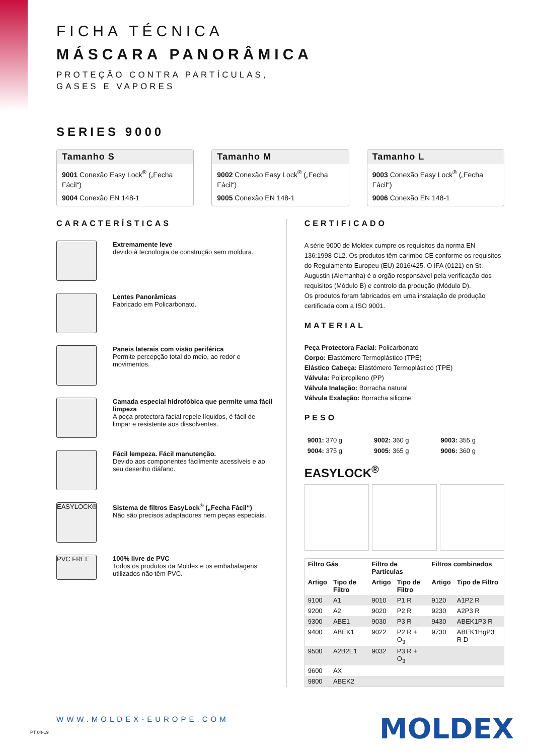FICHA TÉCNICA
MÁSCARA PANORÂMICA
PROTEÇÃO CONTRA PARTÍCULAS,
GASES E VAPORES
SERIES 9000
Tamanho S
9001 Conexão Easy Lock<sup>®</sup> („Fecha Fácil“)
9004 Conexão EN 148-1
Tamanho M
9002 Conexão Easy Lock<sup>®</sup> („Fecha Fácil“)
9005 Conexão EN 148-1
Tamanho L
9003 Conexão Easy Lock<sup>®</sup> („Fecha Fácil“)
9006 Conexão EN 148-1
CARACTERÍSTICAS
Extremamente leve
devido à tecnologia de construção sem moldura.
Lentes Panorâmicas
Fabricado em Policarbonato.
Paneis laterais com visão periférica
Permite percepção total do meio, ao redor e movimentos.
Camada especial hidrofóbica que permite uma fácil limpeza
A peça protectora facial repele líquidos, é fácil de limpar e resistente aos dissolventes.
Fácil lempeza. Fácil manutenção.
Devido aos componentes fàcilmente acessíveis e ao seu desenho diáfano.
EASYLOCK®
Sistema de filtros EasyLock<sup>®</sup> („Fecha Fácil“)
Não são precisos adaptadores nem peças especiais.
PVC FREE
100% livre de PVC
Todos os produtos da Moldex e os embabalagens utilizados não têm PVC.
CERTIFICADO
A série 9000 de Moldex cumpre os requisitos da norma EN 136:1998 CL2. Os produtos têm carimbo CE conforme os requisitos do Regulamento Europeu (EU) 2016/425. O IFA (0121) en St. Augustin (Alemanha) é o orgão responsável pela verificação dos requisitos (Módulo B) e controlo da produção (Módulo D).
Os produtos foram fabricados em uma instalação de produção certificada com a ISO 9001.
MATERIAL
Peça Protectora Facial: Policarbonato
Corpo: Elastómero Termoplástico (TPE)
Elástico Cabeça: Elastómero Termoplástico (TPE)
Válvula: Polipropileno (PP)
Válvula Inalação: Borracha natural
Válvula Exalação: Borracha silicone
PESO
| 9001: 370 g | 9002: 360 g | 9003: 355 g |
| 9004: 375 g | 9005: 365 g | 9006: 360 g |
EASYLOCK<sup>®</sup>
| Filtro Gás | | Filtro de Partículas | | Filtros combinados | |
| --- | --- | --- | --- | --- | --- |
| Artigo | Tipo de Filtro | Artigo | Tipo de Filtro | Artigo | Tipo de Filtro |
| 9100 | A1 | 9010 | P1 R | 9120 | A1P2 R |
| 9200 | A2 | 9020 | P2 R | 9230 | A2P3 R |
| 9300 | ABE1 | 9030 | P3 R | 9430 | ABEK1P3 R |
| 9400 | ABEK1 | 9022 | P2 R + O<sub>3</sub> | 9730 | ABEK1HgP3 R D |
| 9500 | A2B2E1 | 9032 | P3 R + O<sub>3</sub> | | |
| 9600 | AX | | | | |
| 9800 | ABEK2 | | | | |
WWW.MOLDEX-EUROPE.COM MOLDEX PT 04-19